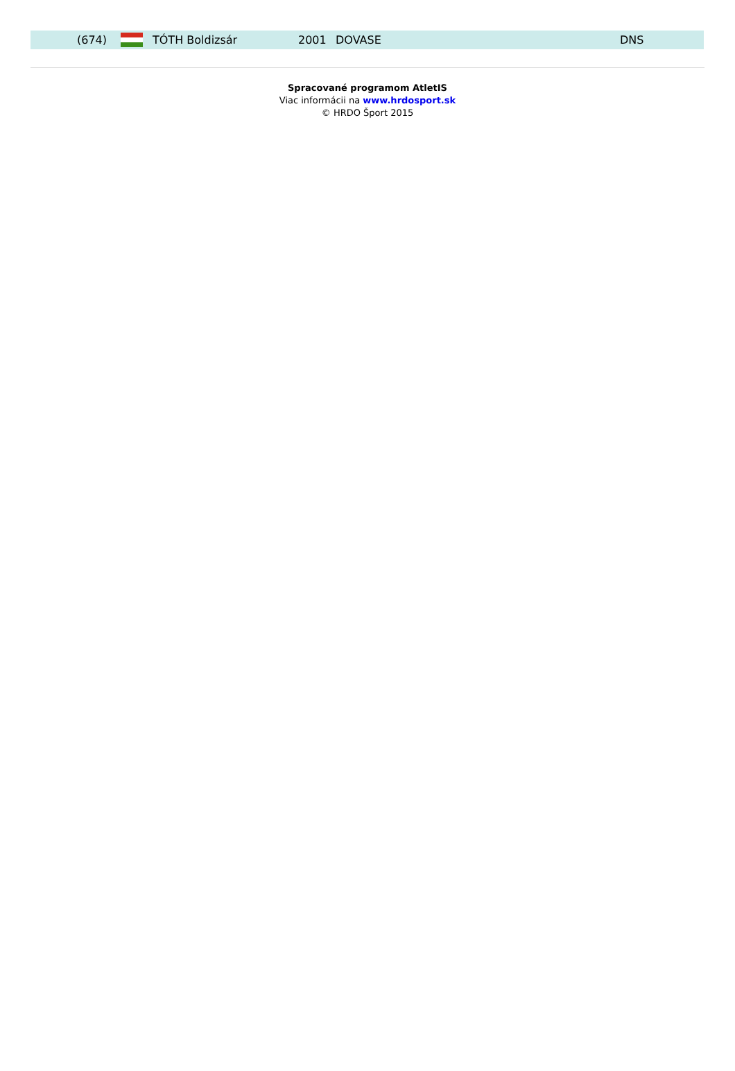| (674) | | TÓTH Boldizsár | 2001 | DOVASE | DNS |
Spracované programom AtletIS
Viac informácii na www.hrdosport.sk
© HRDO Šport 2015